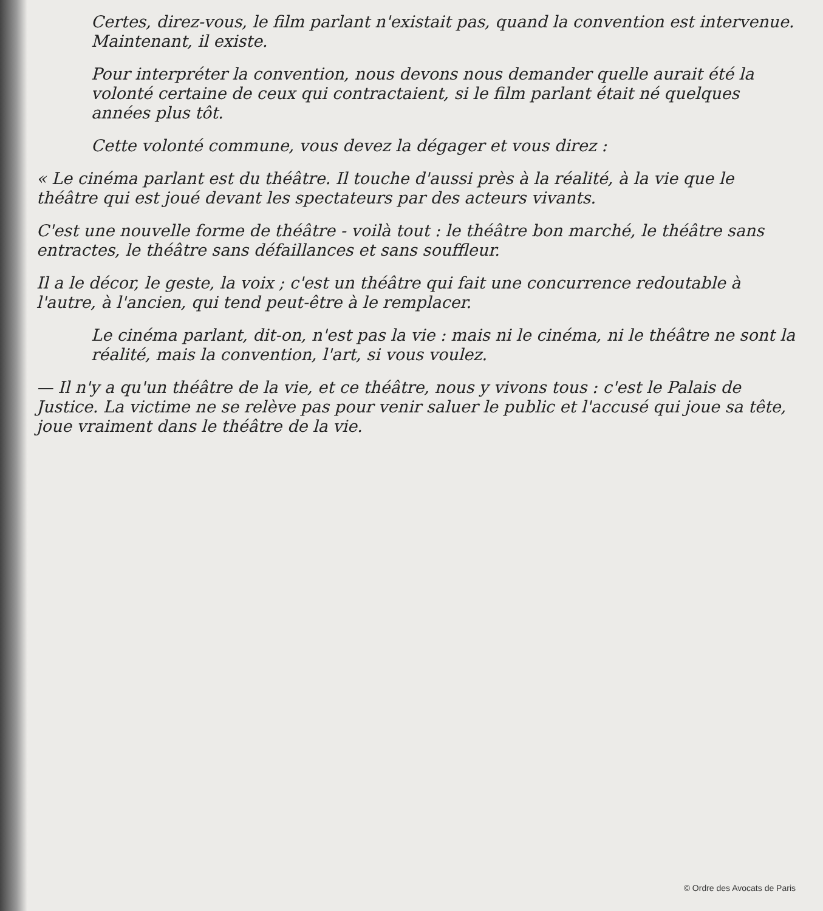Certes, direz-vous, le film parlant n'existait pas, quand la convention est intervenue. Maintenant, il existe.
Pour interpréter la convention, nous devons nous demander quelle aurait été la volonté certaine de ceux qui contractaient, si le film parlant était né quelques années plus tôt.
Cette volonté commune, vous devez la dégager et vous direz :
« Le cinéma parlant est du théâtre. Il touche d'aussi près à la réalité, à la vie que le théâtre qui est joué devant les spectateurs par des acteurs vivants.
C'est une nouvelle forme de théâtre - voilà tout : le théâtre bon marché, le théâtre sans entractes, le théâtre sans défaillances et sans souffleur.
Il a le décor, le geste, la voix ; c'est un théâtre qui fait une concurrence redoutable à l'autre, à l'ancien, qui tend peut-être à le remplacer.
Le cinéma parlant, dit-on, n'est pas la vie : mais ni le cinéma, ni le théâtre ne sont la réalité, mais la convention, l'art, si vous voulez.
— Il n'y a qu'un théâtre de la vie, et ce théâtre, nous y vivons tous : c'est le Palais de Justice. La victime ne se relève pas pour venir saluer le public et l'accusé qui joue sa tête, joue vraiment dans le théâtre de la vie.
© Ordre des Avocats de Paris